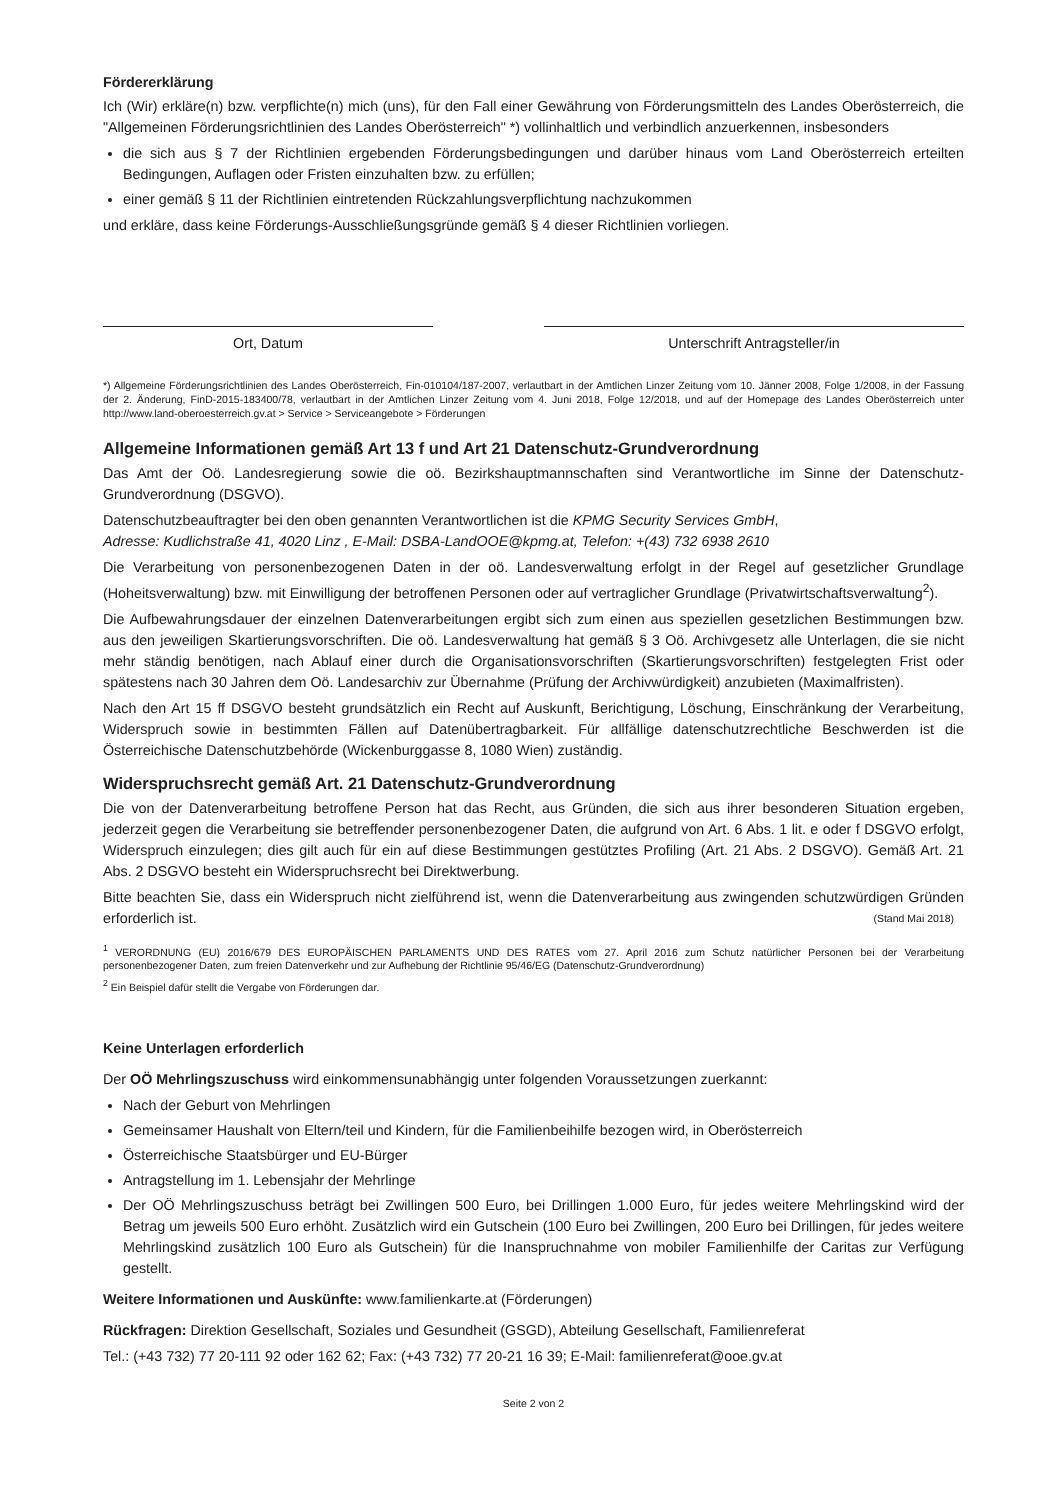Fördererklärung
Ich (Wir) erkläre(n) bzw. verpflichte(n) mich (uns), für den Fall einer Gewährung von Förderungsmitteln des Landes Oberösterreich, die "Allgemeinen Förderungsrichtlinien des Landes Oberösterreich" *) vollinhaltlich und verbindlich anzuerkennen, insbesonders
die sich aus § 7 der Richtlinien ergebenden Förderungsbedingungen und darüber hinaus vom Land Oberösterreich erteilten Bedingungen, Auflagen oder Fristen einzuhalten bzw. zu erfüllen;
einer gemäß § 11 der Richtlinien eintretenden Rückzahlungsverpflichtung nachzukommen
und erkläre, dass keine Förderungs-Ausschließungsgründe gemäß § 4 dieser Richtlinien vorliegen.
Ort, Datum Unterschrift Antragsteller/in
*) Allgemeine Förderungsrichtlinien des Landes Oberösterreich, Fin-010104/187-2007, verlautbart in der Amtlichen Linzer Zeitung vom 10. Jänner 2008, Folge 1/2008, in der Fassung der 2. Änderung, FinD-2015-183400/78, verlautbart in der Amtlichen Linzer Zeitung vom 4. Juni 2018, Folge 12/2018, und auf der Homepage des Landes Oberösterreich unter http://www.land-oberoesterreich.gv.at > Service > Serviceangebote > Förderungen
Allgemeine Informationen gemäß Art 13 f und Art 21 Datenschutz-Grundverordnung
Das Amt der Oö. Landesregierung sowie die oö. Bezirkshauptmannschaften sind Verantwortliche im Sinne der Datenschutz-Grundverordnung (DSGVO).
Datenschutzbeauftragter bei den oben genannten Verantwortlichen ist die KPMG Security Services GmbH,
Adresse: Kudlichstraße 41, 4020 Linz , E-Mail: DSBA-LandOOE@kpmg.at, Telefon: +(43) 732 6938 2610
Die Verarbeitung von personenbezogenen Daten in der oö. Landesverwaltung erfolgt in der Regel auf gesetzlicher Grundlage (Hoheitsverwaltung) bzw. mit Einwilligung der betroffenen Personen oder auf vertraglicher Grundlage (Privatwirtschaftsverwaltung<sup>2</sup>).
Die Aufbewahrungsdauer der einzelnen Datenverarbeitungen ergibt sich zum einen aus speziellen gesetzlichen Bestimmungen bzw. aus den jeweiligen Skartierungsvorschriften. Die oö. Landesverwaltung hat gemäß § 3 Oö. Archivgesetz alle Unterlagen, die sie nicht mehr ständig benötigen, nach Ablauf einer durch die Organisationsvorschriften (Skartierungsvorschriften) festgelegten Frist oder spätestens nach 30 Jahren dem Oö. Landesarchiv zur Übernahme (Prüfung der Archivwürdigkeit) anzubieten (Maximalfristen).
Nach den Art 15 ff DSGVO besteht grundsätzlich ein Recht auf Auskunft, Berichtigung, Löschung, Einschränkung der Verarbeitung, Widerspruch sowie in bestimmten Fällen auf Datenübertragbarkeit. Für allfällige datenschutzrechtliche Beschwerden ist die Österreichische Datenschutzbehörde (Wickenburggasse 8, 1080 Wien) zuständig.
Widerspruchsrecht gemäß Art. 21 Datenschutz-Grundverordnung
Die von der Datenverarbeitung betroffene Person hat das Recht, aus Gründen, die sich aus ihrer besonderen Situation ergeben, jederzeit gegen die Verarbeitung sie betreffender personenbezogener Daten, die aufgrund von Art. 6 Abs. 1 lit. e oder f DSGVO erfolgt, Widerspruch einzulegen; dies gilt auch für ein auf diese Bestimmungen gestütztes Profiling (Art. 21 Abs. 2 DSGVO). Gemäß Art. 21 Abs. 2 DSGVO besteht ein Widerspruchsrecht bei Direktwerbung.
Bitte beachten Sie, dass ein Widerspruch nicht zielführend ist, wenn die Datenverarbeitung aus zwingenden schutzwürdigen Gründen erforderlich ist. (Stand Mai 2018)
<sup>1</sup> VERORDNUNG (EU) 2016/679 DES EUROPÄISCHEN PARLAMENTS UND DES RATES vom 27. April 2016 zum Schutz natürlicher Personen bei der Verarbeitung personenbezogener Daten, zum freien Datenverkehr und zur Aufhebung der Richtlinie 95/46/EG (Datenschutz-Grundverordnung)
<sup>2</sup> Ein Beispiel dafür stellt die Vergabe von Förderungen dar.
Keine Unterlagen erforderlich
Der OÖ Mehrlingszuschuss wird einkommensunabhängig unter folgenden Voraussetzungen zuerkannt:
Nach der Geburt von Mehrlingen
Gemeinsamer Haushalt von Eltern/teil und Kindern, für die Familienbeihilfe bezogen wird, in Oberösterreich
Österreichische Staatsbürger und EU-Bürger
Antragstellung im 1. Lebensjahr der Mehrlinge
Der OÖ Mehrlingszuschuss beträgt bei Zwillingen 500 Euro, bei Drillingen 1.000 Euro, für jedes weitere Mehrlingskind wird der Betrag um jeweils 500 Euro erhöht. Zusätzlich wird ein Gutschein (100 Euro bei Zwillingen, 200 Euro bei Drillingen, für jedes weitere Mehrlingskind zusätzlich 100 Euro als Gutschein) für die Inanspruchnahme von mobiler Familienhilfe der Caritas zur Verfügung gestellt.
Weitere Informationen und Auskünfte: www.familienkarte.at (Förderungen)
Rückfragen: Direktion Gesellschaft, Soziales und Gesundheit (GSGD), Abteilung Gesellschaft, Familienreferat
Tel.: (+43 732) 77 20-111 92 oder 162 62; Fax: (+43 732) 77 20-21 16 39; E-Mail: familienreferat@ooe.gv.at
Seite 2 von 2